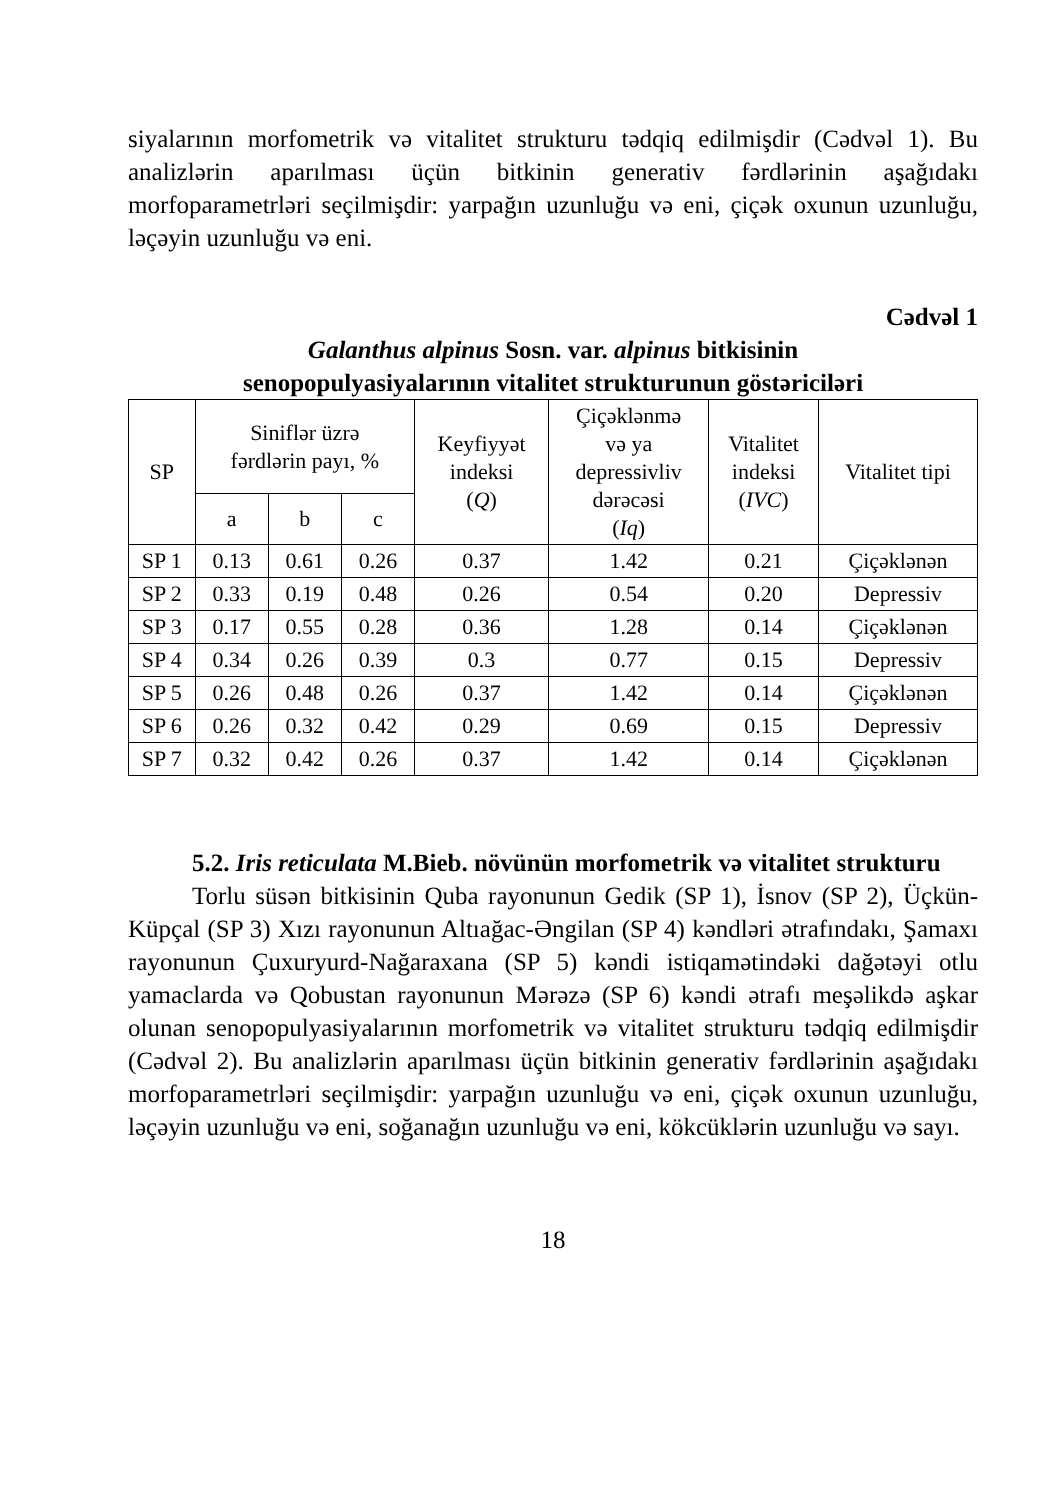siyalarının morfometrik və vitalitet strukturu tədqiq edilmişdir (Cəd­vəl 1). Bu analizlərin aparılması üçün bitkinin generativ fərdlərinin aşağıdakı morfoparametrləri seçilmişdir: yarpağın uzunluğu və eni, çiçək oxunun uzunluğu, ləçəyin uzunluğu və eni.
Cədvəl 1
Galanthus alpinus Sosn. var. alpinus bitkisinin
senopopulyasiyalarının vitalitet strukturunun göstəriciləri
| SP | Siniflər üzrə fərdlərin payı, % | | | Keyfiyyət indeksi ( Q ) | Çiçəklənmə və ya depressivliv dərəcəsi ( Iq ) | Vitalitet indeksi ( IVC ) | Vitalitet tipi |
| --- | --- | --- | --- | --- | --- | --- | --- |
| | a | b | c | | | | |
| SP 1 | 0.13 | 0.61 | 0.26 | 0.37 | 1.42 | 0.21 | Çiçəklənən |
| SP 2 | 0.33 | 0.19 | 0.48 | 0.26 | 0.54 | 0.20 | Depressiv |
| SP 3 | 0.17 | 0.55 | 0.28 | 0.36 | 1.28 | 0.14 | Çiçəklənən |
| SP 4 | 0.34 | 0.26 | 0.39 | 0.3 | 0.77 | 0.15 | Depressiv |
| SP 5 | 0.26 | 0.48 | 0.26 | 0.37 | 1.42 | 0.14 | Çiçəklənən |
| SP 6 | 0.26 | 0.32 | 0.42 | 0.29 | 0.69 | 0.15 | Depressiv |
| SP 7 | 0.32 | 0.42 | 0.26 | 0.37 | 1.42 | 0.14 | Çiçəklənən |
5.2. Iris reticulata M.Bieb. növünün morfometrik və vitalitet strukturu
Torlu süsən bitkisinin Quba rayonunun Gedik (SP 1), İsnov (SP 2), Üçkün-Küpçal (SP 3) Xızı rayonunun Altıağac-Əngilan (SP 4) kəndlə­ri ətrafındakı, Şamaxı rayonunun Çuxuryurd-Nağaraxana (SP 5) kəndi istiqamətindəki dağətəyi otlu yamaclarda və Qobustan rayonunun Mərəzə (SP 6) kəndi ətrafı meşəlikdə aşkar olunan senopopulyasiya­larının morfometrik və vitalitet strukturu tədqiq edilmişdir (Cədvəl 2). Bu analizlərin aparılması üçün bitkinin generativ fərdlərinin aşağıda­kı morfoparametrləri seçilmişdir: yarpağın uzunluğu və eni, çiçək oxunun uzunluğu, ləçəyin uzunluğu və eni, soğanağın uzunluğu və eni, kökcüklərin uzunluğu və sayı.
18